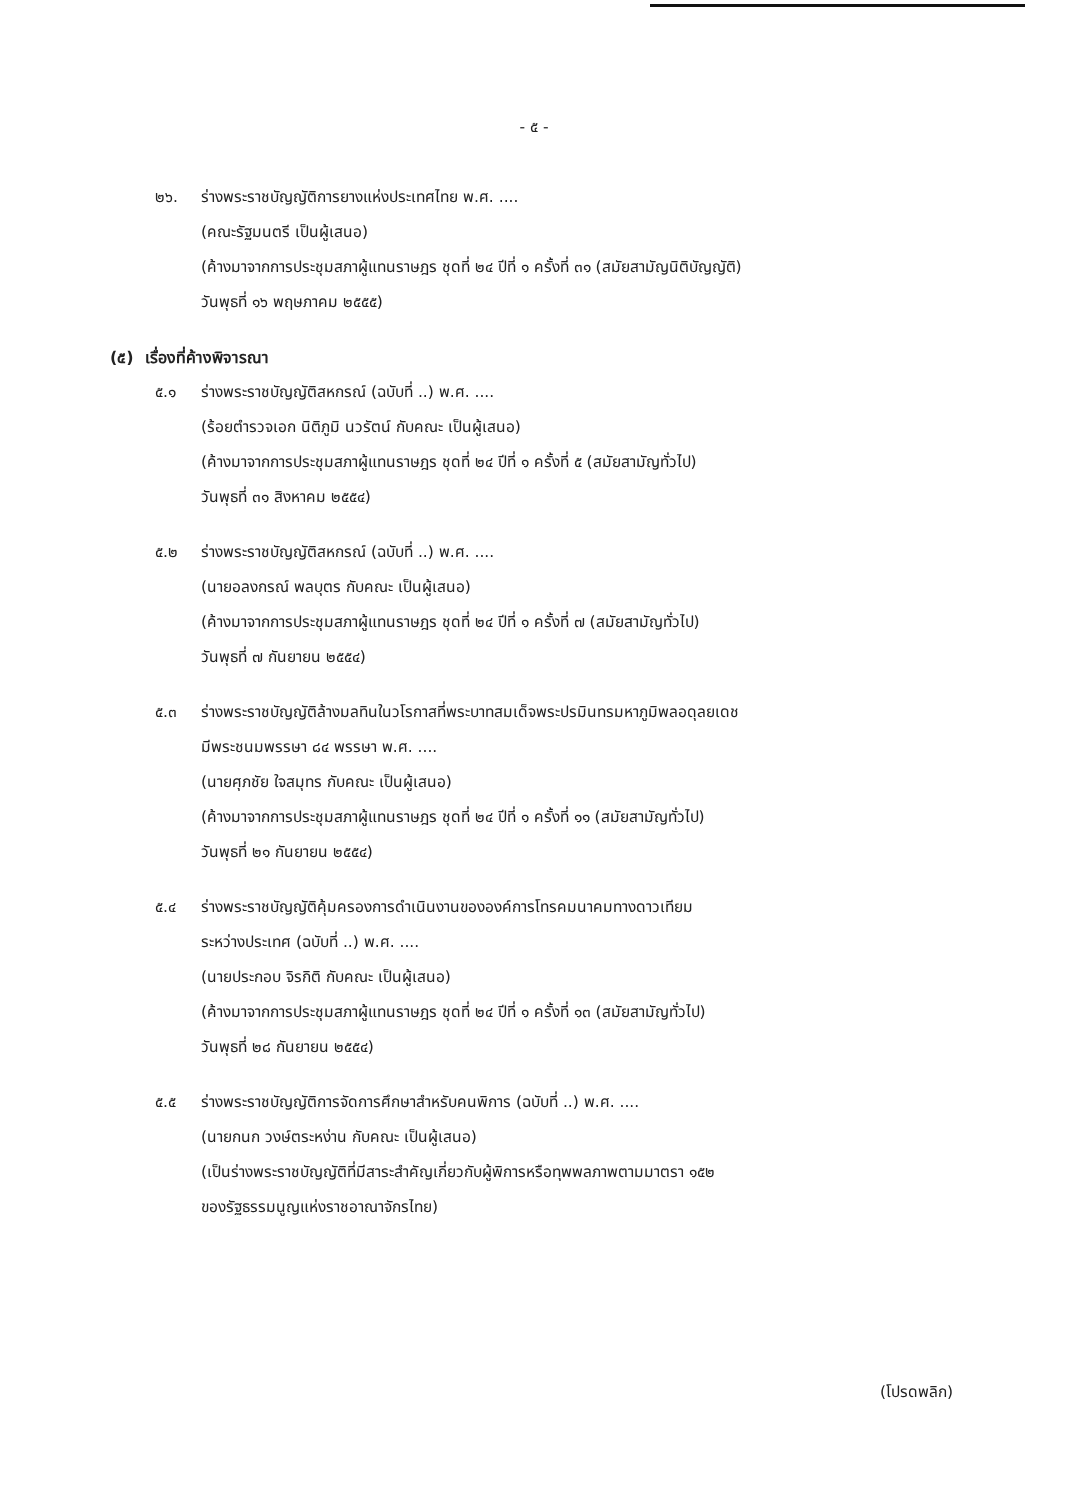- ๕ -
๒๖. ร่างพระราชบัญญัติการยางแห่งประเทศไทย พ.ศ. ....
(คณะรัฐมนตรี เป็นผู้เสนอ)
(ค้างมาจากการประชุมสภาผู้แทนราษฎร ชุดที่ ๒๔ ปีที่ ๑ ครั้งที่ ๓๑ (สมัยสามัญนิติบัญญัติ)
วันพุธที่ ๑๖ พฤษภาคม ๒๕๕๕)
(๕) เรื่องที่ค้างพิจารณา
๕.๑ ร่างพระราชบัญญัติสหกรณ์ (ฉบับที่ ..) พ.ศ. ....
(ร้อยตำรวจเอก นิติภูมิ นวรัตน์ กับคณะ เป็นผู้เสนอ)
(ค้างมาจากการประชุมสภาผู้แทนราษฎร ชุดที่ ๒๔ ปีที่ ๑ ครั้งที่ ๕ (สมัยสามัญทั่วไป)
วันพุธที่ ๓๑ สิงหาคม ๒๕๕๔)
๕.๒ ร่างพระราชบัญญัติสหกรณ์ (ฉบับที่ ..) พ.ศ. ....
(นายอลงกรณ์ พลบุตร กับคณะ เป็นผู้เสนอ)
(ค้างมาจากการประชุมสภาผู้แทนราษฎร ชุดที่ ๒๔ ปีที่ ๑ ครั้งที่ ๗ (สมัยสามัญทั่วไป)
วันพุธที่ ๗ กันยายน ๒๕๕๔)
๕.๓ ร่างพระราชบัญญัติล้างมลทินในวโรกาสที่พระบาทสมเด็จพระปรมินทรมหาภูมิพลอดุลยเดช
มีพระชนมพรรษา ๘๔ พรรษา พ.ศ. ....
(นายศุภชัย ใจสมุทร กับคณะ เป็นผู้เสนอ)
(ค้างมาจากการประชุมสภาผู้แทนราษฎร ชุดที่ ๒๔ ปีที่ ๑ ครั้งที่ ๑๑ (สมัยสามัญทั่วไป)
วันพุธที่ ๒๑ กันยายน ๒๕๕๔)
๕.๔ ร่างพระราชบัญญัติคุ้มครองการดำเนินงานขององค์การโทรคมนาคมทางดาวเทียม
ระหว่างประเทศ (ฉบับที่ ..) พ.ศ. ....
(นายประกอบ จิรกิติ กับคณะ เป็นผู้เสนอ)
(ค้างมาจากการประชุมสภาผู้แทนราษฎร ชุดที่ ๒๔ ปีที่ ๑ ครั้งที่ ๑๓ (สมัยสามัญทั่วไป)
วันพุธที่ ๒๘ กันยายน ๒๕๕๔)
๕.๕ ร่างพระราชบัญญัติการจัดการศึกษาสำหรับคนพิการ (ฉบับที่ ..) พ.ศ. ....
(นายกนก วงษ์ตระหง่าน กับคณะ เป็นผู้เสนอ)
(เป็นร่างพระราชบัญญัติที่มีสาระสำคัญเกี่ยวกับผู้พิการหรือทุพพลภาพตามมาตรา ๑๕๒
ของรัฐธรรมนูญแห่งราชอาณาจักรไทย)
(โปรดพลิก)